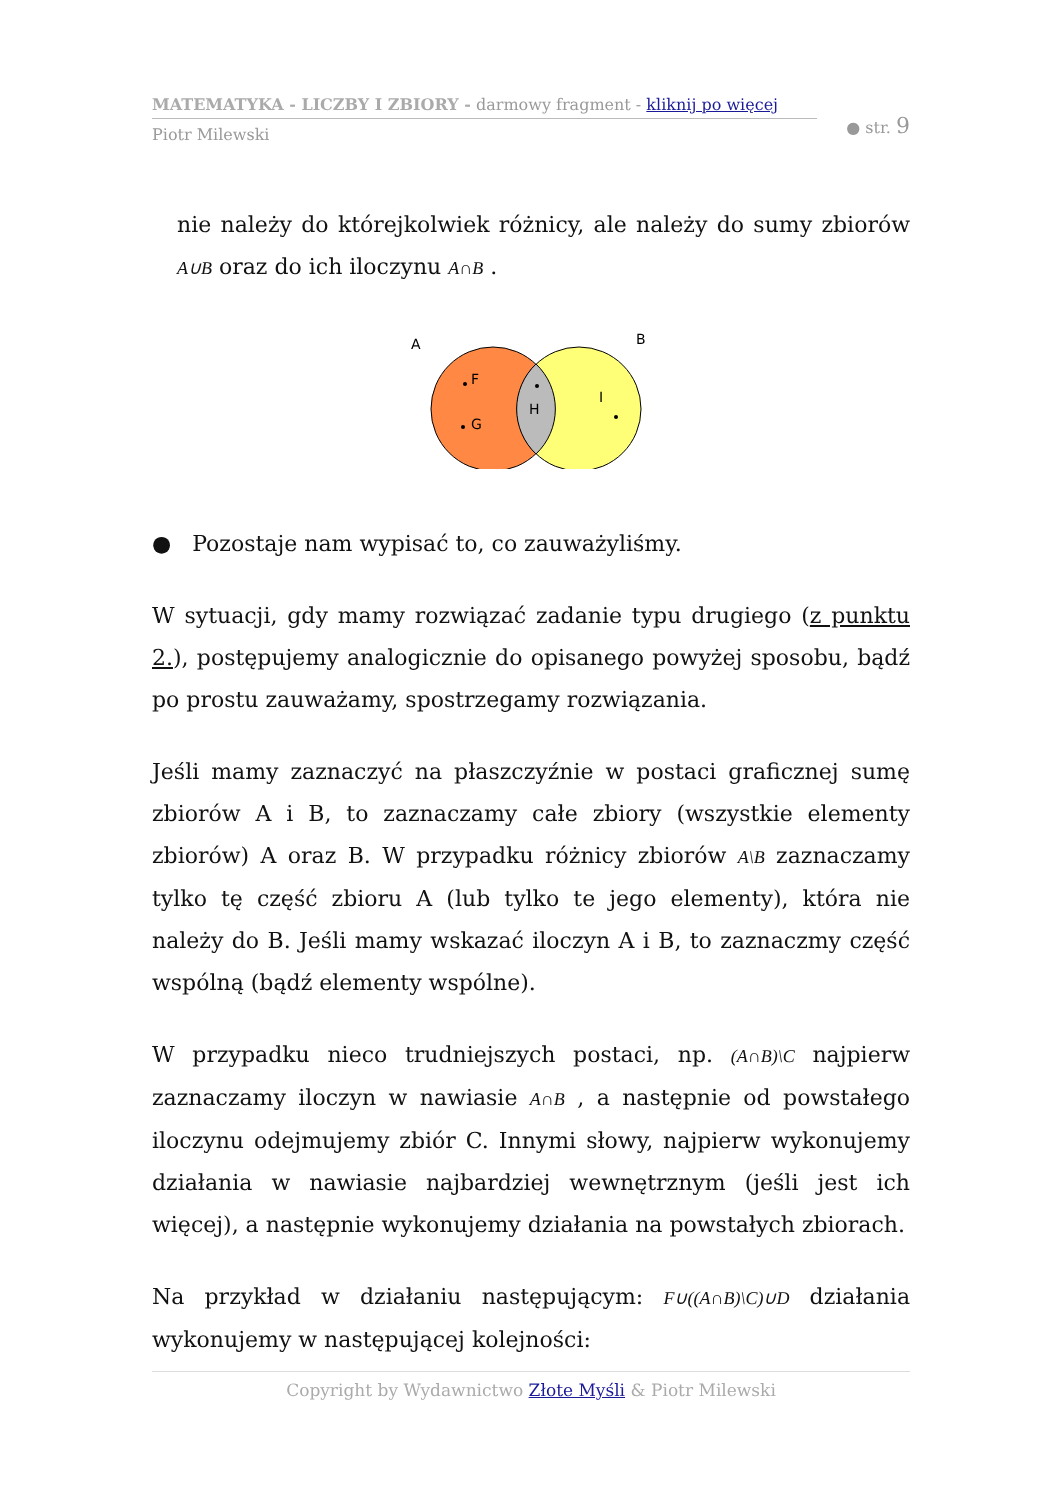MATEMATYKA - LICZBY I ZBIORY - darmowy fragment - kliknij po więcej
Piotr Milewski
● str. 9
nie należy do którejkolwiek różnicy, ale należy do sumy zbiorów A∪B oraz do ich iloczynu A∩B .
A
B
F
G
H
I
● Pozostaje nam wypisać to, co zauważyliśmy.
W sytuacji, gdy mamy rozwiązać zadanie typu drugiego (z punktu 2.), postępujemy analogicznie do opisanego powyżej sposobu, bądź po prostu zauważamy, spostrzegamy rozwiązania.
Jeśli mamy zaznaczyć na płaszczyźnie w postaci graficznej sumę zbiorów A i B, to zaznaczamy całe zbiory (wszystkie elementy zbiorów) A oraz B. W przypadku różnicy zbiorów A\B zaznaczamy tylko tę część zbioru A (lub tylko te jego elementy), która nie należy do B. Jeśli mamy wskazać iloczyn A i B, to zaznaczmy część wspólną (bądź elementy wspólne).
W przypadku nieco trudniejszych postaci, np. (A∩B)\C najpierw zaznaczamy iloczyn w nawiasie A∩B , a następnie od powstałego iloczynu odejmujemy zbiór C. Innymi słowy, najpierw wykonujemy działania w nawiasie najbardziej wewnętrznym (jeśli jest ich więcej), a następnie wykonujemy działania na powstałych zbiorach.
Na przykład w działaniu następującym: F∪((A∩B)\C)∪D działania wykonujemy w następującej kolejności:
Copyright by Wydawnictwo Złote Myśli & Piotr Milewski